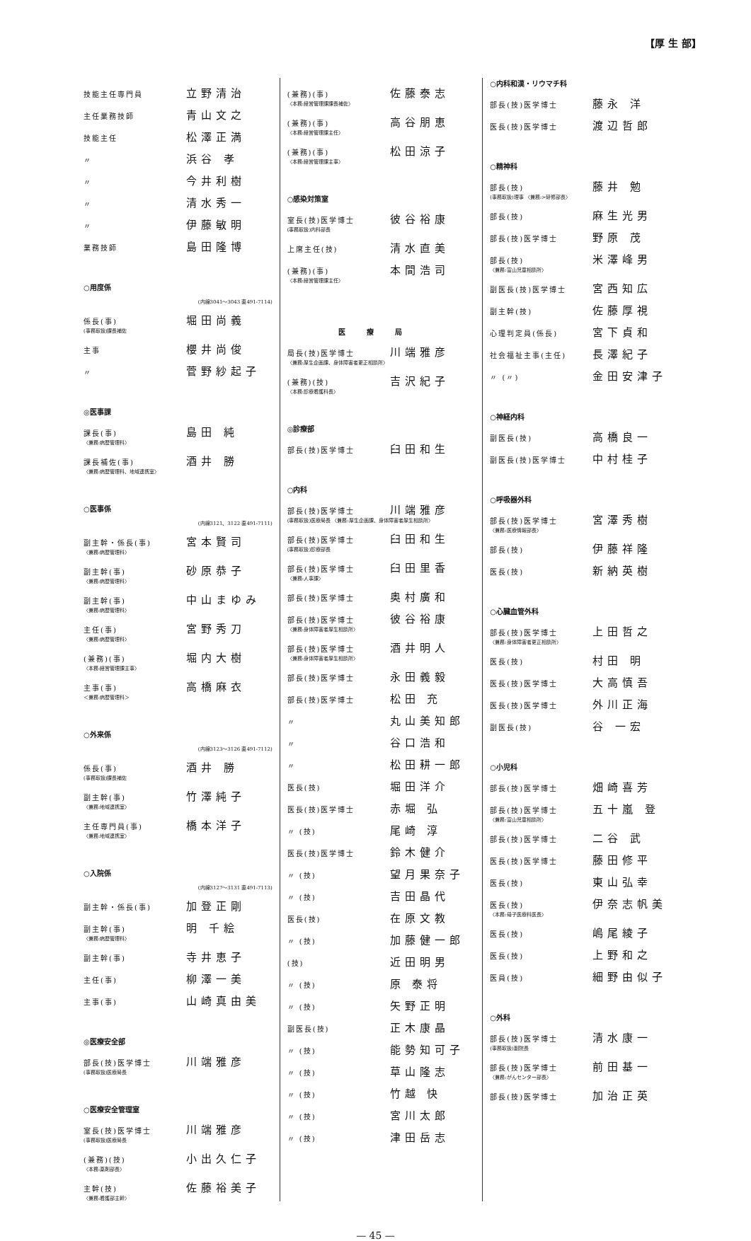【厚 生 部】
技能主任専門員 立野清治
主任業務技師 青山文之
技能主任 松澤正満
〃 浜谷 孝
〃 今井利樹
〃 清水秀一
〃 伊藤敏明
業務技師 島田隆博
○用度係
(内線3041～3043 直491-7114)
係長(事) 堀田尚義
(事務取扱)課長補佐
主事 櫻井尚俊
〃 菅野紗起子
◎医事課
課長(事) 島田 純
〈兼務:病歴管理科〉
課長補佐(事) 酒井 勝
〈兼務:病歴管理科、地域連携室〉
○医事係
(内線3121、3122 直491-7111)
副主幹・係長(事) 宮本賢司
〈兼務:病歴管理科〉
副主幹(事) 砂原恭子
〈兼務:病歴管理科〉
副主幹(事) 中山まゆみ
〈兼務:病歴管理科〉
主任(事) 宮野秀刀
〈兼務:病歴管理科〉
(兼務)(事) 堀内大樹
〈本務:経営管理課主事〉
主事(事) 高橋麻衣
＜兼務:病歴管理科＞
○外来係
(内線3123～3126 直491-7112)
係長(事) 酒井 勝
(事務取扱)課長補佐
副主幹(事) 竹澤純子
〈兼務:地域連携室〉
主任専門員(事) 橋本洋子
〈兼務:地域連携室〉
○入院係
(内線3127～3131 直491-7113)
副主幹・係長(事) 加登正剛
副主幹(事) 明 千絵
〈兼務:病歴管理科〉
副主幹(事) 寺井恵子
主任(事) 柳澤一美
主事(事) 山崎真由美
◎医療安全部
部長(技)医学博士 川端雅彦
(事務取扱)医療局長
○医療安全管理室
室長(技)医学博士 川端雅彦
(事務取扱)医療局長
(兼務)(技) 小出久仁子
〈本務:薬剤部長〉
主幹(技) 佐藤裕美子
〈兼務:看護部主幹〉
(兼務)(事) 佐藤泰志
〈本務:経営管理課課長補佐〉
(兼務)(事) 高谷朋恵
〈本務:経営管理課主任〉
(兼務)(事) 松田涼子
〈本務:経営管理課主事〉
○感染対策室
室長(技)医学博士 彼谷裕康
(事務取扱)内科部長
上席主任(技) 清水直美
(兼務)(事) 本間浩司
〈本務:経営管理課主任〉
医療局
局長(技)医学博士 川端雅彦
〈兼務:厚生企画課、身体障害者更正相談所〉
(兼務)(技) 吉沢紀子
〈本務:診療看護科長〉
◎診療部
部長(技)医学博士 臼田和生
○内科
部長(技)医学博士 川端雅彦
(事務取扱)医療局長 〈兼務:厚生企画課、身体障害者厚生相談所〉
部長(技)医学博士 臼田和生
(事務取扱)診療部長
部長(技)医学博士 臼田里香
〈兼務:人事課〉
部長(技)医学博士 奥村廣和
部長(技)医学博士 彼谷裕康
〈兼務:身体障害者厚生相談所〉
部長(技)医学博士 酒井明人
〈兼務:身体障害者厚生相談所〉
部長(技)医学博士 永田義毅
部長(技)医学博士 松田 充
〃 丸山美知郎
〃 谷口浩和
〃 松田耕一郎
医長(技) 堀田洋介
医長(技)医学博士 赤堀 弘
〃 (技) 尾崎 淳
医長(技)医学博士 鈴木健介
〃 (技) 望月果奈子
〃 (技) 吉田晶代
医長(技) 在原文教
〃 (技) 加藤健一郎
(技) 近田明男
〃 (技) 原 泰将
〃 (技) 矢野正明
副医長(技) 正木康晶
〃 (技) 能勢知可子
〃 (技) 草山隆志
〃 (技) 竹越 快
〃 (技) 宮川太郎
〃 (技) 津田岳志
○内科和漢・リウマチ科
部長(技)医学博士 藤永 洋
医長(技)医学博士 渡辺哲郎
○精神科
部長(技) 藤井 勉
(事務取扱)理事 〈兼務:>研修部長〉
部長(技) 麻生光男
部長(技)医学博士 野原 茂
部長(技) 米澤峰男
〈兼務:富山児童相談所〉
副医長(技)医学博士 宮西知広
副主幹(技) 佐藤厚視
心理判定員(係長) 宮下貞和
社会福祉主事(主任) 長澤紀子
〃 (〃) 金田安津子
○神経内科
副医長(技) 高橋良一
副医長(技)医学博士 中村桂子
○呼吸器外科
部長(技)医学博士 宮澤秀樹
〈兼務:医療情報部長〉
部長(技) 伊藤祥隆
医長(技) 新納英樹
○心臓血管外科
部長(技)医学博士 上田哲之
〈兼務:身体障害者更正相談所〉
医長(技) 村田 明
医長(技)医学博士 大高慎吾
医長(技)医学博士 外川正海
副医長(技) 谷 一宏
○小児科
部長(技)医学博士 畑崎喜芳
部長(技)医学博士 五十嵐 登
〈兼務:富山児童相談所〉
部長(技)医学博士 二谷 武
医長(技)医学博士 藤田修平
医長(技) 東山弘幸
医長(技) 伊奈志帆美
〈本務:母子医療科医長〉
医長(技) 嶋尾綾子
医長(技) 上野和之
医員(技) 細野由似子
○外科
部長(技)医学博士 清水康一
(事務取扱)副院長
部長(技)医学博士 前田基一
〈兼務:がんセンター部長〉
部長(技)医学博士 加治正英
— 45 —